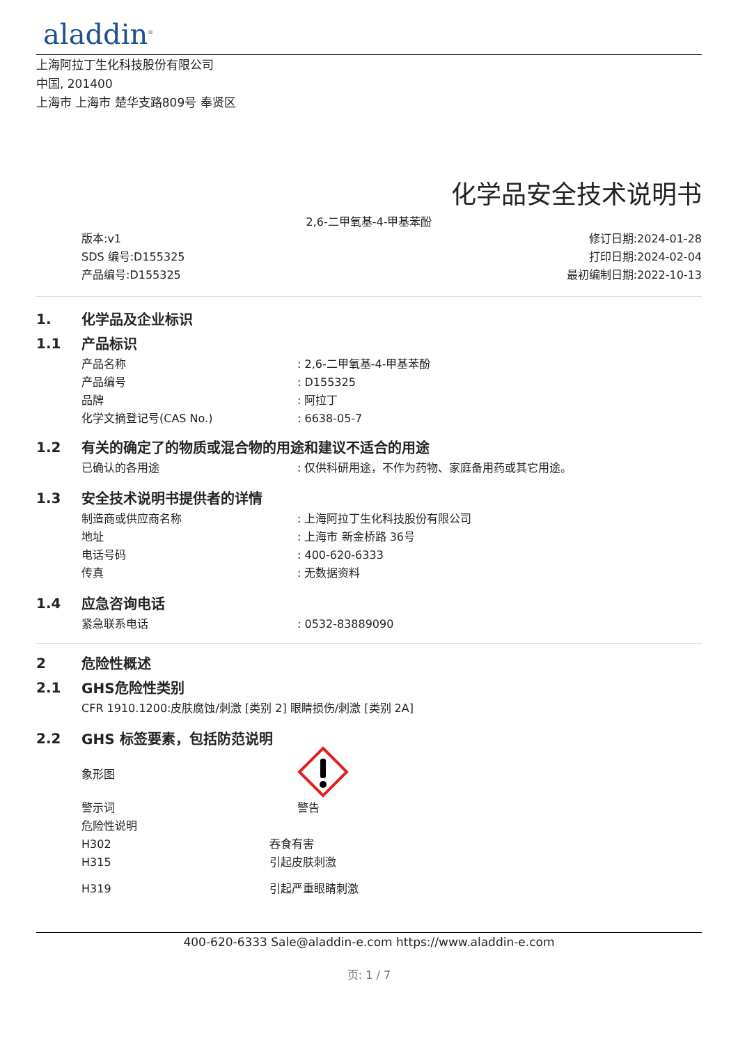aladdin<sup>®</sup>
上海阿拉丁生化科技股份有限公司
中国, 201400
上海市 上海市 楚华支路809号 奉贤区
化学品安全技术说明书
2,6-二甲氧基-4-甲基苯酚
版本:v1
SDS 编号:D155325
产品编号:D155325
修订日期:2024-01-28
打印日期:2024-02-04
最初编制日期:2022-10-13
1. 化学品及企业标识
1.1 产品标识
产品名称 : 2,6-二甲氧基-4-甲基苯酚
产品编号 : D155325
品牌 : 阿拉丁
化学文摘登记号(CAS No.) : 6638-05-7
1.2 有关的确定了的物质或混合物的用途和建议不适合的用途
已确认的各用途 : 仅供科研用途，不作为药物、家庭备用药或其它用途。
1.3 安全技术说明书提供者的详情
制造商或供应商名称 : 上海阿拉丁生化科技股份有限公司
地址 : 上海市 新金桥路 36号
电话号码 : 400-620-6333
传真 : 无数据资料
1.4 应急咨询电话
紧急联系电话 : 0532-83889090
2 危险性概述
2.1 GHS危险性类别
CFR 1910.1200:皮肤腐蚀/刺激 [类别 2] 眼睛损伤/刺激 [类别 2A]
2.2 GHS 标签要素，包括防范说明
象形图
警示词 警告
危险性说明
H302 吞食有害
H315 引起皮肤刺激
H319 引起严重眼睛刺激
400-620-6333 Sale@aladdin-e.com https://www.aladdin-e.com
页: 1 / 7